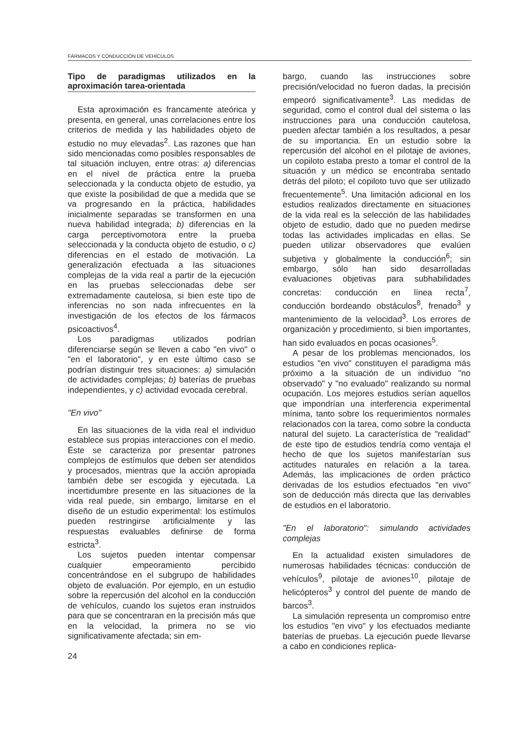FÁRMACOS Y CONDUCCIÓN DE VEHÍCULOS
Tipo de paradigmas utilizados en la aproximación tarea-orientada
Esta aproximación es francamente ateórica y presenta, en general, unas correlaciones entre los criterios de medida y las habilidades objeto de estudio no muy elevadas<sup>2</sup>. Las razones que han sido mencionadas como posibles responsables de tal situación incluyen, entre otras: a) diferencias en el nivel de práctica entre la prueba seleccionada y la conducta objeto de estudio, ya que existe la posibilidad de que a medida que se va progresando en la práctica, habilidades inicialmente separadas se transformen en una nueva habilidad integrada; b) diferencias en la carga perceptivomotora entre la prueba seleccionada y la conducta objeto de estudio, o c) diferencias en el estado de motivación. La generalización efectuada a las situaciones complejas de la vida real a partir de la ejecución en las pruebas seleccionadas debe ser extremadamente cautelosa, si bien este tipo de inferencias no son nada infrecuentes en la investigación de los efectos de los fármacos psicoactivos<sup>4</sup>.
Los paradigmas utilizados podrían diferenciarse según se lleven a cabo "en vivo" o "en el laboratorio", y en este último caso se podrían distinguir tres situaciones: a) simulación de actividades complejas; b) baterías de pruebas independientes, y c) actividad evocada cerebral.
"En vivo"
En las situaciones de la vida real el individuo establece sus propias interacciones con el medio. Éste se caracteriza por presentar patrones complejos de estímulos que deben ser atendidos y procesados, mientras que la acción apropiada también debe ser escogida y ejecutada. La incertidumbre presente en las situaciones de la vida real puede, sin embargo, limitarse en el diseño de un estudio experimental: los estímulos pueden restringirse artificialmente y las respuestas evaluables definirse de forma estricta<sup>3</sup>.
Los sujetos pueden intentar compensar cualquier empeoramiento percibido concentrándose en el subgrupo de habilidades objeto de evaluación. Por ejemplo, en un estudio sobre la repercusión del alcohol en la conducción de vehículos, cuando los sujetos eran instruidos para que se concentraran en la precisión más que en la velocidad, la primera no se vio significativamente afectada; sin em-
24
bargo, cuando las instrucciones sobre precisión/velocidad no fueron dadas, la precisión empeoró significativamente<sup>3</sup>. Las medidas de seguridad, como el control dual del sistema o las instrucciones para una conducción cautelosa, pueden afectar también a los resultados, a pesar de su importancia. En un estudio sobre la repercusión del alcohol en el pilotaje de aviones, un copiloto estaba presto a tomar el control de la situación y un médico se encontraba sentado detrás del piloto; el copiloto tuvo que ser utilizado frecuentemente<sup>5</sup>. Una limitación adicional en los estudios realizados directamente en situaciones de la vida real es la selección de las habilidades objeto de estudio, dado que no pueden medirse todas las actividades implicadas en ellas. Se pueden utilizar observadores que evalúen subjetiva y globalmente la conducción<sup>6</sup>; sin embargo, sólo han sido desarrolladas evaluaciones objetivas para subhabilidades concretas: conducción en línea recta<sup>7</sup>, conducción bordeando obstáculos<sup>8</sup>, frenado<sup>3</sup> y mantenimiento de la velocidad<sup>3</sup>. Los errores de organización y procedimiento, si bien importantes, han sido evaluados en pocas ocasiones<sup>5</sup>.
A pesar de los problemas mencionados, los estudios "en vivo" constituyen el paradigma más próximo a la situación de un individuo "no observado" y "no evaluado" realizando su normal ocupación. Los mejores estudios serían aquellos que impondrían una interferencia experimental mínima, tanto sobre los requerimientos normales relacionados con la tarea, como sobre la conducta natural del sujeto. La característica de "realidad" de este tipo de estudios tendría como ventaja el hecho de que los sujetos manifestarían sus actitudes naturales en relación a la tarea. Además, las implicaciones de orden práctico derivadas de los estudios efectuados "en vivo" son de deducción más directa que las derivables de estudios en el laboratorio.
"En el laboratorio": simulando actividades complejas
En la actualidad existen simuladores de numerosas habilidades técnicas: conducción de vehículos<sup>9</sup>, pilotaje de aviones<sup>10</sup>, pilotaje de helicópteros<sup>3</sup> y control del puente de mando de barcos<sup>3</sup>.
La simulación representa un compromiso entre los estudios "en vivo" y los efectuados mediante baterías de pruebas. La ejecución puede llevarse a cabo en condiciones replica-